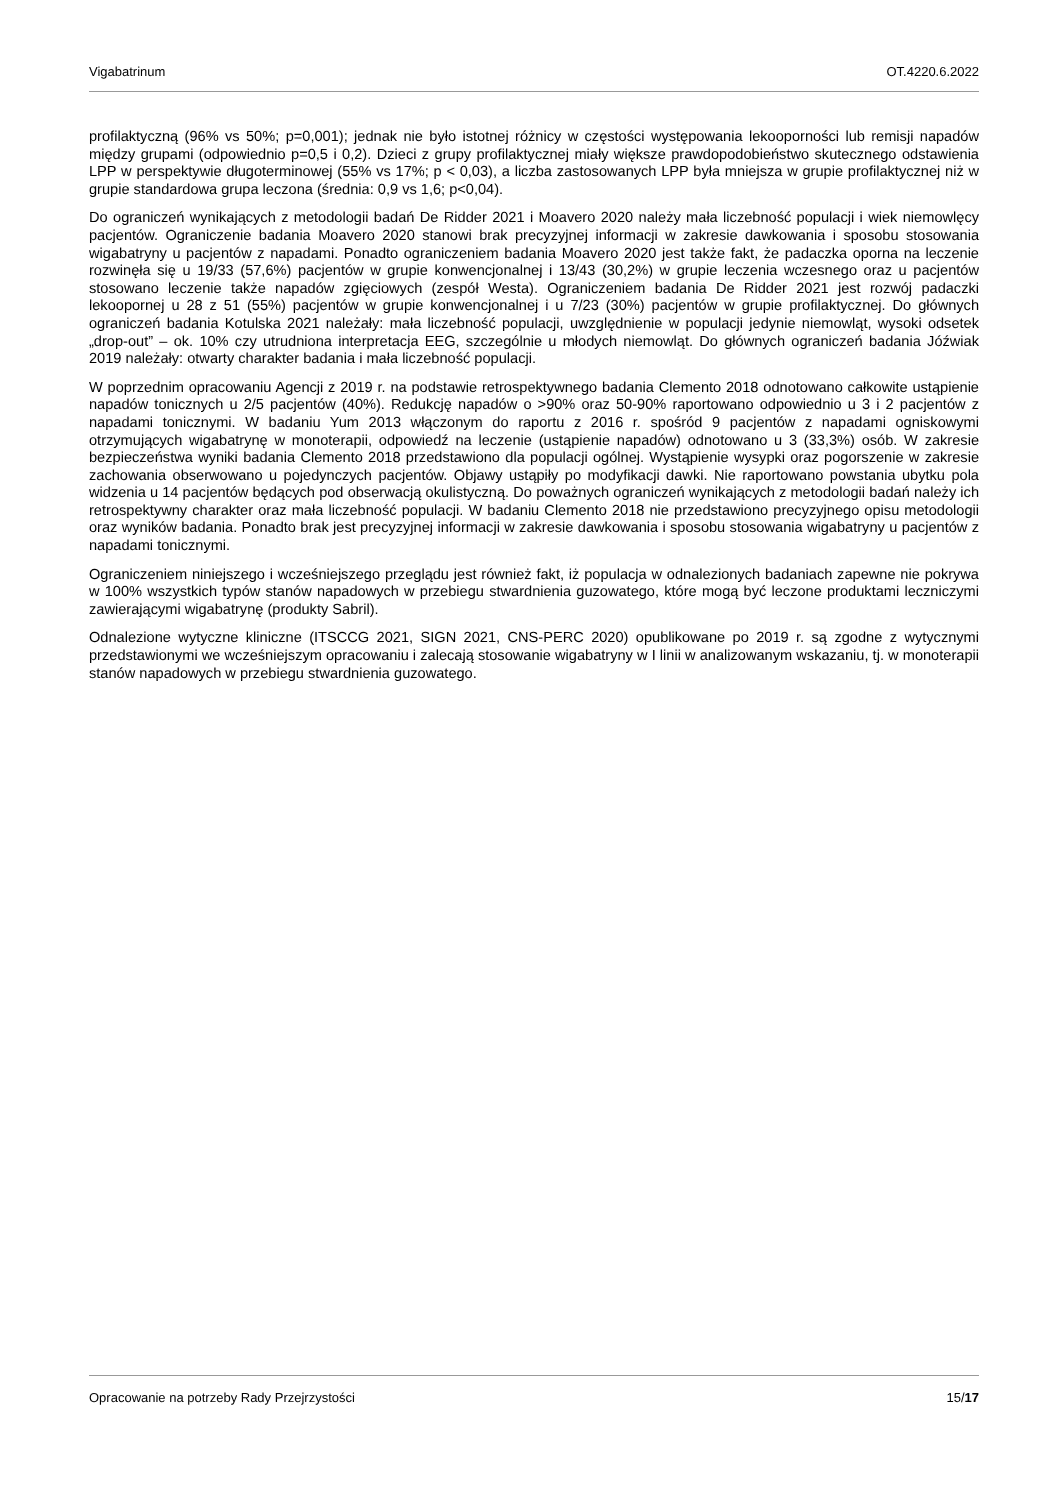Vigabatrinum OT.4220.6.2022
profilaktyczną (96% vs 50%; p=0,001); jednak nie było istotnej różnicy w częstości występowania lekooporności lub remisji napadów między grupami (odpowiednio p=0,5 i 0,2). Dzieci z grupy profilaktycznej miały większe prawdopodobieństwo skutecznego odstawienia LPP w perspektywie długoterminowej (55% vs 17%; p < 0,03), a liczba zastosowanych LPP była mniejsza w grupie profilaktycznej niż w grupie standardowa grupa leczona (średnia: 0,9 vs 1,6; p<0,04).
Do ograniczeń wynikających z metodologii badań De Ridder 2021 i Moavero 2020 należy mała liczebność populacji i wiek niemowlęcy pacjentów. Ograniczenie badania Moavero 2020 stanowi brak precyzyjnej informacji w zakresie dawkowania i sposobu stosowania wigabatryny u pacjentów z napadami. Ponadto ograniczeniem badania Moavero 2020 jest także fakt, że padaczka oporna na leczenie rozwinęła się u 19/33 (57,6%) pacjentów w grupie konwencjonalnej i 13/43 (30,2%) w grupie leczenia wczesnego oraz u pacjentów stosowano leczenie także napadów zgięciowych (zespół Westa). Ograniczeniem badania De Ridder 2021 jest rozwój padaczki lekoopornej u 28 z 51 (55%) pacjentów w grupie konwencjonalnej i u 7/23 (30%) pacjentów w grupie profilaktycznej. Do głównych ograniczeń badania Kotulska 2021 należały: mała liczebność populacji, uwzględnienie w populacji jedynie niemowląt, wysoki odsetek „drop-out” – ok. 10% czy utrudniona interpretacja EEG, szczególnie u młodych niemowląt. Do głównych ograniczeń badania Jóźwiak 2019 należały: otwarty charakter badania i mała liczebność populacji.
W poprzednim opracowaniu Agencji z 2019 r. na podstawie retrospektywnego badania Clemento 2018 odnotowano całkowite ustąpienie napadów tonicznych u 2/5 pacjentów (40%). Redukcję napadów o >90% oraz 50-90% raportowano odpowiednio u 3 i 2 pacjentów z napadami tonicznymi. W badaniu Yum 2013 włączonym do raportu z 2016 r. spośród 9 pacjentów z napadami ogniskowymi otrzymujących wigabatrynę w monoterapii, odpowiedź na leczenie (ustąpienie napadów) odnotowano u 3 (33,3%) osób. W zakresie bezpieczeństwa wyniki badania Clemento 2018 przedstawiono dla populacji ogólnej. Wystąpienie wysypki oraz pogorszenie w zakresie zachowania obserwowano u pojedynczych pacjentów. Objawy ustąpiły po modyfikacji dawki. Nie raportowano powstania ubytku pola widzenia u 14 pacjentów będących pod obserwacją okulistyczną. Do poważnych ograniczeń wynikających z metodologii badań należy ich retrospektywny charakter oraz mała liczebność populacji. W badaniu Clemento 2018 nie przedstawiono precyzyjnego opisu metodologii oraz wyników badania. Ponadto brak jest precyzyjnej informacji w zakresie dawkowania i sposobu stosowania wigabatryny u pacjentów z napadami tonicznymi.
Ograniczeniem niniejszego i wcześniejszego przeglądu jest również fakt, iż populacja w odnalezionych badaniach zapewne nie pokrywa w 100% wszystkich typów stanów napadowych w przebiegu stwardnienia guzowatego, które mogą być leczone produktami leczniczymi zawierającymi wigabatrynę (produkty Sabril).
Odnalezione wytyczne kliniczne (ITSCCG 2021, SIGN 2021, CNS-PERC 2020) opublikowane po 2019 r. są zgodne z wytycznymi przedstawionymi we wcześniejszym opracowaniu i zalecają stosowanie wigabatryny w I linii w analizowanym wskazaniu, tj. w monoterapii stanów napadowych w przebiegu stwardnienia guzowatego.
Opracowanie na potrzeby Rady Przejrzystości 15/17